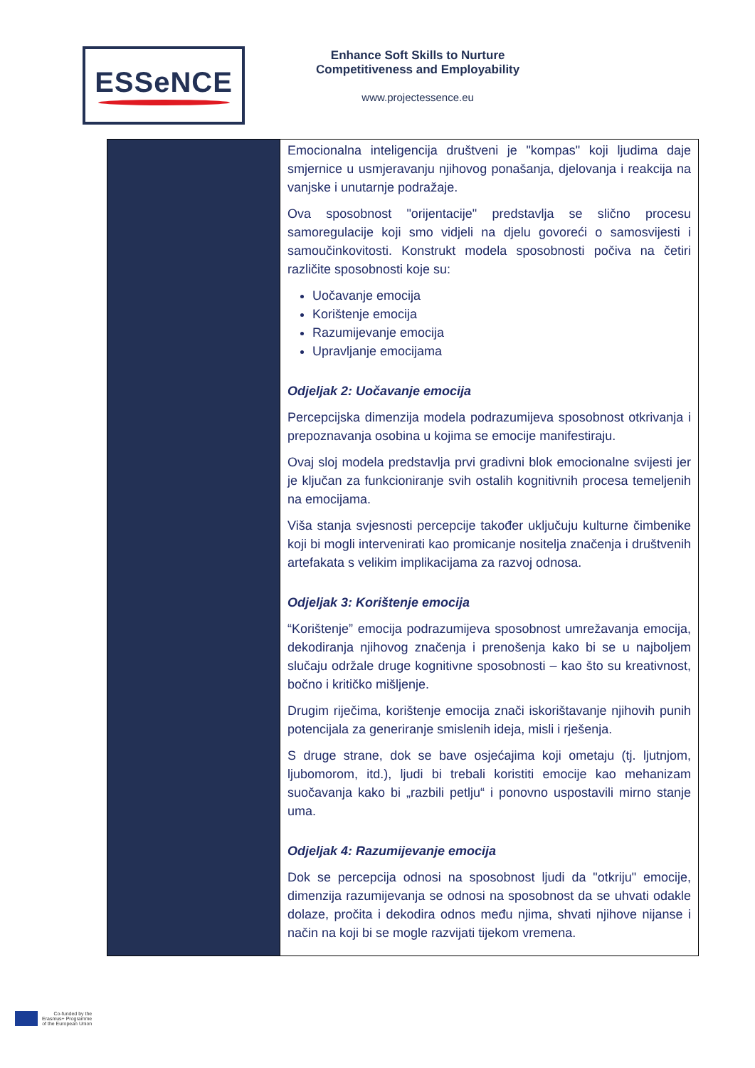ESSeNCE
Enhance Soft Skills to Nurture
Competitiveness and Employability
www.projectessence.eu
| | Emocionalna inteligencija društveni je "kompas" koji ljudima daje smjernice u usmjeravanju njihovog ponašanja, djelovanja i reakcija na vanjske i unutarnje podražaje. Ova sposobnost "orijentacije" predstavlja se slično procesu samoregulacije koji smo vidjeli na djelu govoreći o samosvijesti i samoučinkovitosti. Konstrukt modela sposobnosti počiva na četiri različite sposobnosti koje su: Uočavanje emocija Korištenje emocija Razumijevanje emocija Upravljanje emocijama Odjeljak 2: Uočavanje emocija Percepcijska dimenzija modela podrazumijeva sposobnost otkrivanja i prepoznavanja osobina u kojima se emocije manifestiraju. Ovaj sloj modela predstavlja prvi gradivni blok emocionalne svijesti jer je ključan za funkcioniranje svih ostalih kognitivnih procesa temeljenih na emocijama. Viša stanja svjesnosti percepcije također uključuju kulturne čimbenike koji bi mogli intervenirati kao promicanje nositelja značenja i društvenih artefakata s velikim implikacijama za razvoj odnosa. Odjeljak 3: Korištenje emocija “Korištenje” emocija podrazumijeva sposobnost umrežavanja emocija, dekodiranja njihovog značenja i prenošenja kako bi se u najboljem slučaju održale druge kognitivne sposobnosti – kao što su kreativnost, bočno i kritičko mišljenje. Drugim riječima, korištenje emocija znači iskorištavanje njihovih punih potencijala za generiranje smislenih ideja, misli i rješenja. S druge strane, dok se bave osjećajima koji ometaju (tj. ljutnjom, ljubomorom, itd.), ljudi bi trebali koristiti emocije kao mehanizam suočavanja kako bi „razbili petlju“ i ponovno uspostavili mirno stanje uma. Odjeljak 4: Razumijevanje emocija Dok se percepcija odnosi na sposobnost ljudi da "otkriju" emocije, dimenzija razumijevanja se odnosi na sposobnost da se uhvati odakle dolaze, pročita i dekodira odnos među njima, shvati njihove nijanse i način na koji bi se mogle razvijati tijekom vremena. |
Co-funded by the
Erasmus+ Programme
of the European Union